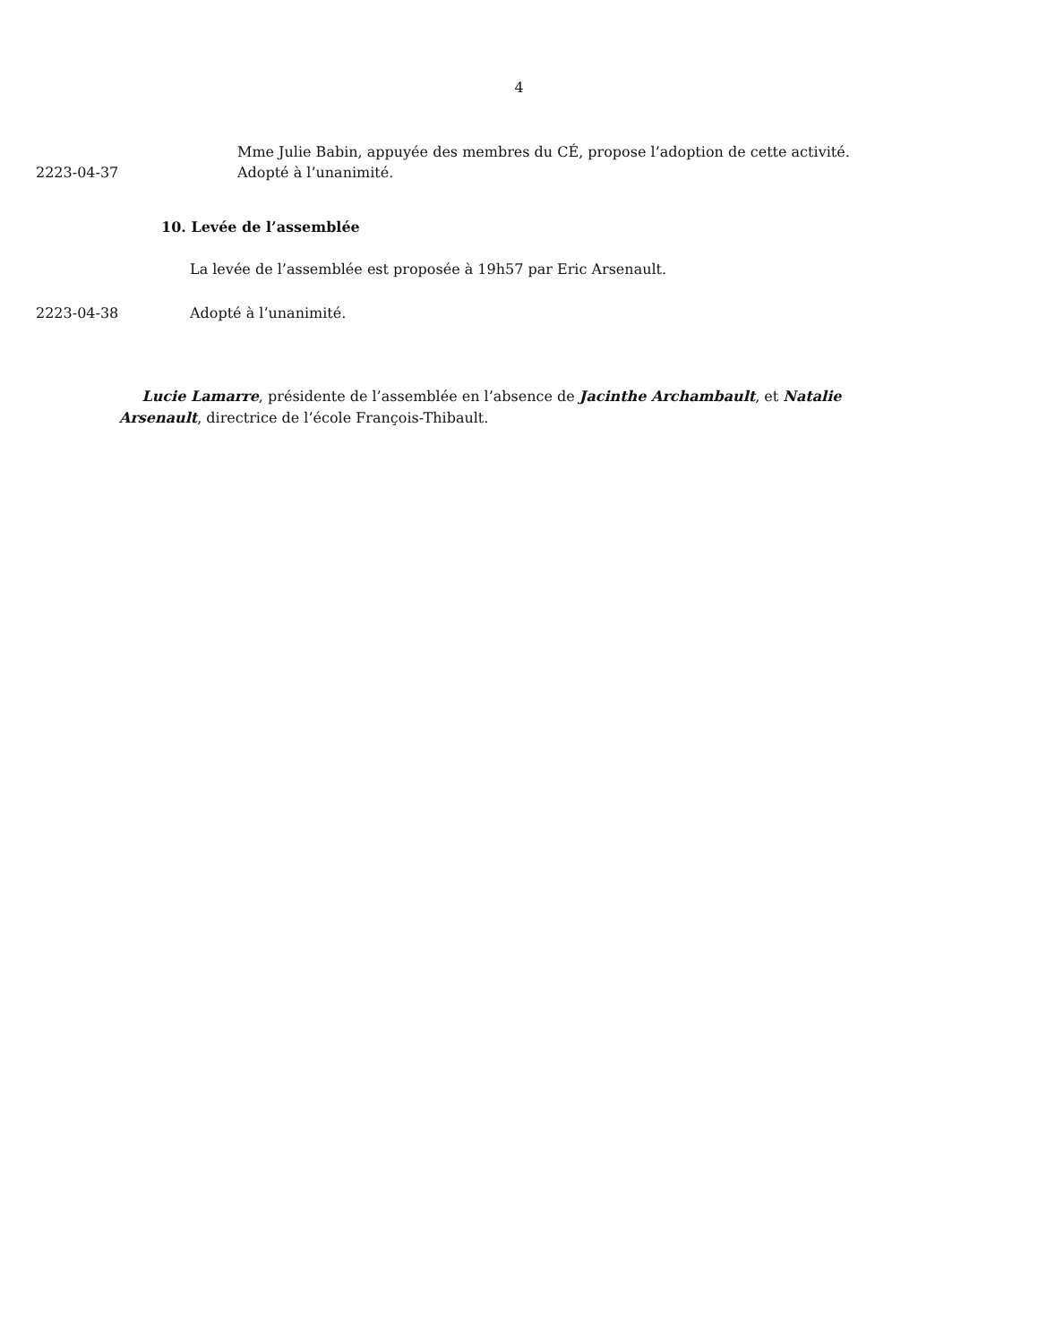4
Mme Julie Babin, appuyée des membres du CÉ, propose l’adoption de cette activité.
2223-04-37 Adopté à l’unanimité.
10. Levée de l’assemblée
La levée de l’assemblée est proposée à 19h57 par Eric Arsenault.
2223-04-38 Adopté à l’unanimité.
Lucie Lamarre, présidente de l’assemblée en l’absence de Jacinthe Archambault, et Natalie Arsenault, directrice de l’école François-Thibault.